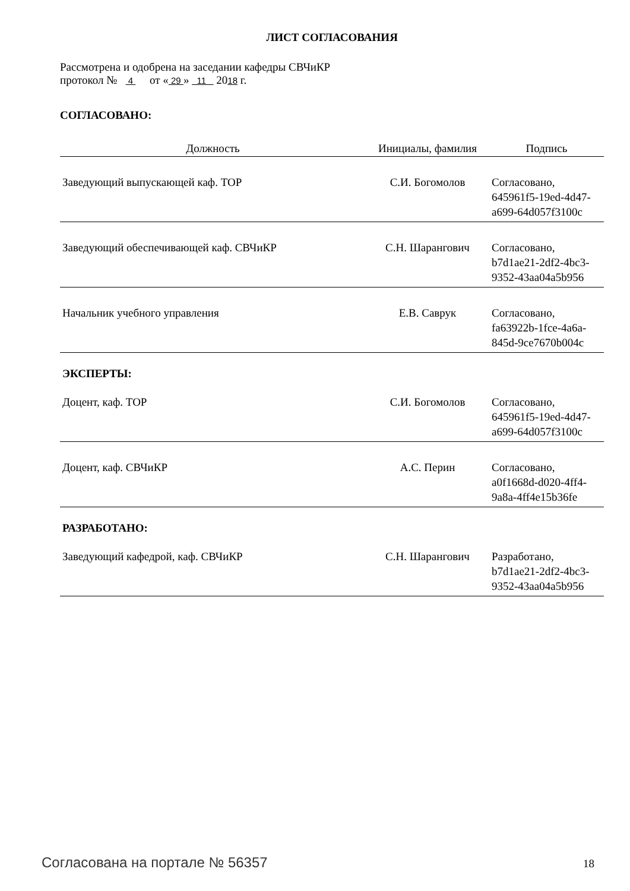ЛИСТ СОГЛАСОВАНИЯ
Рассмотрена и одобрена на заседании кафедры СВЧиКР
протокол № 4 от « 29 » 11 2018 г.
СОГЛАСОВАНО:
| Должность | Инициалы, фамилия | Подпись |
| --- | --- | --- |
| Заведующий выпускающей каф. ТОР | С.И. Богомолов | Согласовано, 645961f5-19ed-4d47-a699-64d057f3100c |
| Заведующий обеспечивающей каф. СВЧиКР | С.Н. Шарангович | Согласовано, b7d1ae21-2df2-4bc3-9352-43aa04a5b956 |
| Начальник учебного управления | Е.В. Саврук | Согласовано, fa63922b-1fce-4a6a-845d-9ce7670b004c |
ЭКСПЕРТЫ:
| Доцент, каф. ТОР | С.И. Богомолов | Согласовано, 645961f5-19ed-4d47-a699-64d057f3100c |
| Доцент, каф. СВЧиКР | А.С. Перин | Согласовано, a0f1668d-d020-4ff4-9a8a-4ff4e15b36fe |
РАЗРАБОТАНО:
| Заведующий кафедрой, каф. СВЧиКР | С.Н. Шарангович | Разработано, b7d1ae21-2df2-4bc3-9352-43aa04a5b956 |
Согласована на портале № 56357 18